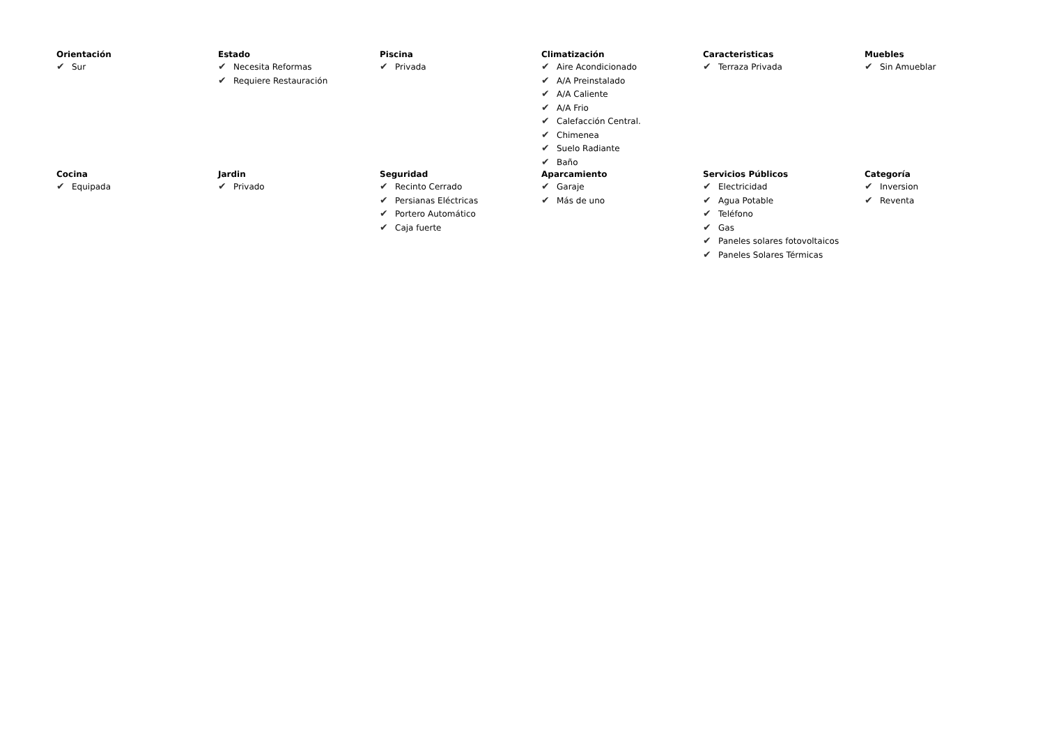Orientación
✔ Sur
Estado
✔ Necesita Reformas
✔ Requiere Restauración
Piscina
✔ Privada
Climatización
✔ Aire Acondicionado
✔ A/A Preinstalado
✔ A/A Caliente
✔ A/A Frio
✔ Calefacción Central.
✔ Chimenea
✔ Suelo Radiante
✔ Baño
Caracteristicas
✔ Terraza Privada
Muebles
✔ Sin Amueblar
Cocina
✔ Equipada
Jardin
✔ Privado
Seguridad
✔ Recinto Cerrado
✔ Persianas Eléctricas
✔ Portero Automático
✔ Caja fuerte
Aparcamiento
✔ Garaje
✔ Más de uno
Servicios Públicos
✔ Electricidad
✔ Agua Potable
✔ Teléfono
✔ Gas
✔ Paneles solares fotovoltaicos
✔ Paneles Solares Térmicas
Categoría
✔ Inversion
✔ Reventa